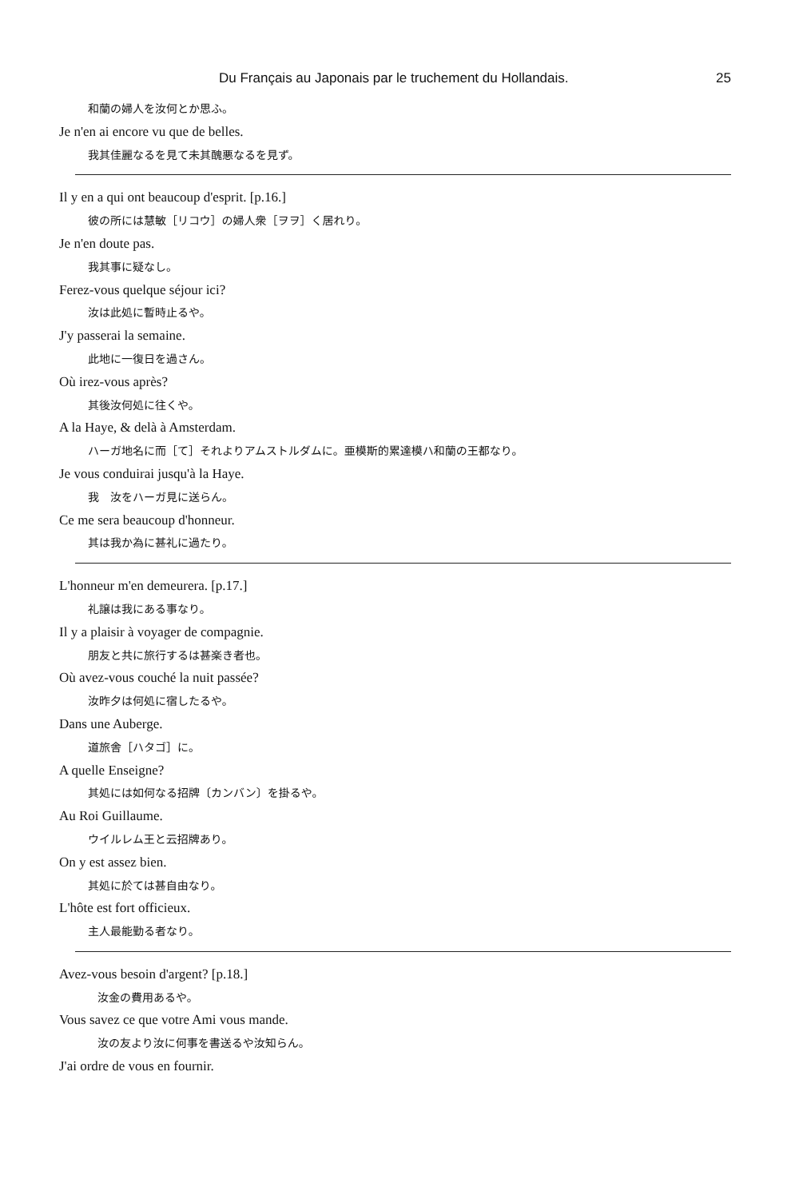Du Français au Japonais par le truchement du Hollandais. 25
和蘭の婦人を汝何とか思ふ。
Je n'en ai encore vu que de belles.
我其佳麗なるを見て未其醜悪なるを見ず。
Il y en a qui ont beaucoup d'esprit. [p.16.]
彼の所には慧敏［リコウ］の婦人衆［ヲヲ］く居れり。
Je n'en doute pas.
我其事に疑なし。
Ferez-vous quelque séjour ici?
汝は此処に暫時止るや。
J'y passerai la semaine.
此地に一復日を過さん。
Où irez-vous après?
其後汝何処に往くや。
A la Haye, & delà à Amsterdam.
ハーガ地名に而［て］それよりアムストルダムに。亜模斯的累達模ハ和蘭の王都なり。
Je vous conduirai jusqu'à la Haye.
我　汝をハーガ見に送らん。
Ce me sera beaucoup d'honneur.
其は我か為に甚礼に過たり。
L'honneur m'en demeurera. [p.17.]
礼譲は我にある事なり。
Il y a plaisir à voyager de compagnie.
朋友と共に旅行するは甚楽き者也。
Où avez-vous couché la nuit passée?
汝昨夕は何処に宿したるや。
Dans une Auberge.
道旅舎［ハタゴ］に。
A quelle Enseigne?
其処には如何なる招牌〔カンバン〕を掛るや。
Au Roi Guillaume.
ウイルレム王と云招牌あり。
On y est assez bien.
其処に於ては甚自由なり。
L'hôte est fort officieux.
主人最能勤る者なり。
Avez-vous besoin d'argent? [p.18.]
汝金の費用あるや。
Vous savez ce que votre Ami vous mande.
汝の友より汝に何事を書送るや汝知らん。
J'ai ordre de vous en fournir.